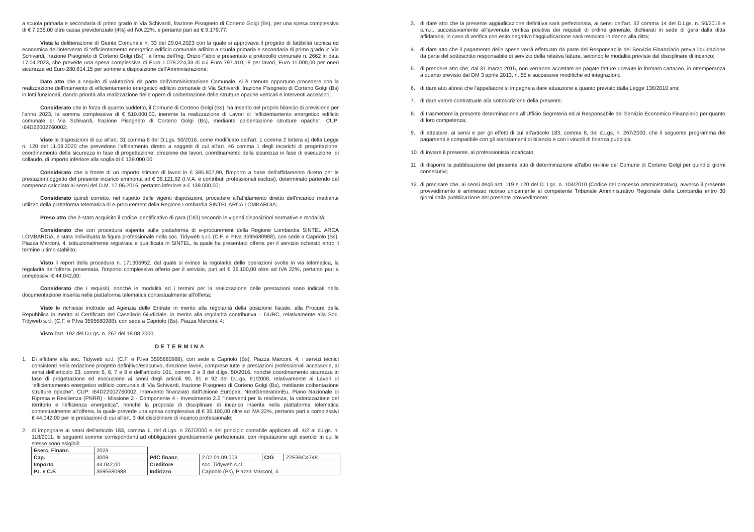a scuola primaria e secondaria di primo grado in Via Schivardi, frazione Pisogneto di Corteno Golgi (Bs), per una spesa complessiva di € 7.235,00 oltre cassa previdenziale (4%) ed IVA 22%, e pertanto pari ad € 9.179,77;
Vista la deliberazione di Giunta Comunale n. 33 del 29.04.2023 con la quale si approvava il progetto di fattibilità tecnica ed economica dell'intervento di “efficientamento energetico edificio comunale adibito a scuola primaria e secondaria di primo grado in Via Schivardi, frazione Pisogneto di Corteno Golgi (Bs)”, a firma dell'Ing. Orizio Fabio e presentato a protocollo comunale n. 2662 in data 17.04.2023, che prevede una spesa complessiva di Euro 1.078.224,33 di cui Euro 797.410,18 per lavori, Euro 11.000,00 per oneri sicurezza ed Euro 280.814,15 per somme a disposizione dell'Amministrazione;
Dato atto che a seguito di valutazioni da parte dell'Amministrazione Comunale, si è ritenuto opportuno procedere con la realizzazione dell'intervento di efficientamento energetico edificio comunale di Via Schivardi, frazione Pisogneto di Corteno Golgi (Bs) in lotti funzionali, dando priorità alla realizzazione delle opere di coibentazione delle strutture opache verticali e interventi accessori;
Considerato che in forza di quanto suddetto, il Comune di Corteno Golgi (Bs), ha inserito nel proprio bilancio di previsione per l'anno 2023, la somma complessiva di € 510.000,00, inerente la realizzazione di Lavori di “efficientamento energetico edificio comunale di Via Schivardi, frazione Pisogneto di Corteno Golgi (Bs), mediante coibentazione strutture opache”. CUP: I64D22002760002;
Viste le disposizioni di cui all'art. 31 comma 8 del D.Lgs. 50/2016, come modificato dall'art. 1 comma 2 lettera a) della Legge n. 120 del 11.09.2020 che prevedono l'affidamento diretto a soggetti di cui all'art. 46 comma 1 degli incarichi di progettazione, coordinamento della sicurezza in fase di progettazione, direzione dei lavori, coordinamento della sicurezza in fase di esecuzione, di collaudo, di importo inferiore alla soglia di € 139.000,00;
Considerato che a fronte di un importo stimato di lavori in € 385.807,90, l'importo a base dell'affidamento diretto per le prestazioni oggetto del presente incarico ammonta ad € 36.121,92 (I.V.A. e contributi professionali esclusi), determinato partendo dal compenso calcolato ai sensi del D.M. 17.06.2016, pertanto inferiore a € 139.000,00;
Considerato quindi corretto, nel rispetto delle vigenti disposizioni, procedere all'affidamento diretto dell'incarico mediante utilizzo della piattaforma telematica di e-procurement della Regione Lombardia SINTEL ARCA LOMBARDIA;
Preso atto che è stato acquisito il codice identificativo di gara (CIG) secondo le vigenti disposizioni normative e modalità;
Considerato che con procedura esperita sulla piattaforma di e-procurement della Regione Lombardia SINTEL ARCA LOMBARDIA, è stata individuata la figura professionale nella soc. Tidyweb s.r.l. (C.F. e P.Iva 3595680988), con sede a Capriolo (Bs), Piazza Marconi, 4, istituzionalmente registrata e qualificata in SINTEL, la quale ha presentato offerta per il servizio richiesto entro il termine ultimo stabilito;
Visto il report della procedura n. 171305952, dal quale si evince la regolarità delle operazioni svolte in via telematica, la regolarità dell'offerta presentata, l'importo complessivo offerto per il servizio, pari ad € 36.100,00 oltre ad IVA 22%, pertanto pari a complessivi € 44.042,00;
Considerato che i requisiti, nonché le modalità ed i termini per la realizzazione delle prestazioni sono indicati nella documentazione inserita nella piattaforma telematica contestualmente all'offerta;
Viste le richieste inoltrate ad Agenzia delle Entrate in merito alla regolarità della posizione fiscale, alla Procura della Repubblica in merito al Certificato del Casellario Giudiziale, in merito alla regolarità contributiva – DURC, relativamente alla Soc. Tidyweb s.r.l. (C.F. e P.Iva 3595680988), con sede a Capriolo (Bs), Piazza Marconi, 4;
Visto l'art. 192 del D.Lgs. n. 267 del 18.08.2000;
DETERMINA
1. Di affidare alla soc. Tidyweb s.r.l. (C.F. e P.Iva 3595680988), con sede a Capriolo (Bs), Piazza Marconi, 4, i servizi tecnici consistenti nella redazione progetto definitivo/esecutivo, direzione lavori, comprese tutte le prestazioni professionali accessorie, ai sensi dell'articolo 23, commi 5, 6, 7 e 8 e dell'articolo 101, commi 2 e 3 del d.lgs. 50/2016, nonché coordinamento sicurezza in fase di progettazione ed esecuzione ai sensi degli articoli 90, 91 e 92 del D.Lgs. 81/2008, relativamente ai Lavori di “efficientamento energetico edificio comunale di Via Schivardi, frazione Pisogneto di Corteno Golgi (Bs), mediante coibentazione strutture opache”. CUP: I64D22002760002, Intervento finanziato dall'Unione Europea, NextGenerationEu, Piano Nazionale di Ripresa e Resilienza (PNRR) - Missione 2 - Componente 4 - Investimento 2.2 "Interventi per la resilienza, la valorizzazione del territorio e l'efficienza energetica", nonché la proposta di disciplinare di incarico inserita nella piattaforma telematica contestualmente all'offerta, la quale prevede una spesa complessiva di € 36.100,00 oltre ad IVA 22%, pertanto pari a complessivi € 44.042,00 per le prestazioni di cui all'art. 3 del disciplinare di incarico professionale;
2. di impegnare ai sensi dell'articolo 183, comma 1, del d.Lgs. n 267/2000 e del principio contabile applicato all. 4/2 al d.Lgs. n. 118/2011, le seguenti somme corrispondenti ad obbligazioni giuridicamente perfezionate, con imputazione agli esercizi in cui le stesse sono esigibili:
| Eserc. Finanz. | 2023 | | | | |
| Cap. | 3009 | PdC finanz. | 2.02.01.09.003 | CIG | Z2F3BC4748 |
| Importo | 44.042,00 | Creditore | soc. Tidyweb s.r.l. | | |
| P.I. e C.F. | 3595680988 | Indirizzo | Capriolo (Bs), Piazza Marconi, 4 | | |
3. di dare atto che la presente aggiudicazione definitiva sarà perfezionata, ai sensi dell'art. 32 comma 14 del D.Lgs. n. 50/2016 e s.m.i., successivamente all'avvenuta verifica positiva dei requisiti di ordine generale, dichiarati in sede di gara dalla ditta affidataria; in caso di verifica con esito negativo l'aggiudicazione sarà revocata in danno alla ditta;
4. di dare atto che il pagamento delle spese verrà effettuato da parte del Responsabile del Servizio Finanziario previa liquidazione da parte del sottoscritto responsabile di servizio della relativa fattura, secondo le modalità previste dal disciplinare di incarico;
5. di prendere atto che, dal 31 marzo 2015, non verranno accettate ne pagate fatture ricevute in formato cartaceo, in ottemperanza a quanto previsto dal DM 3 aprile 2013, n. 55 e successive modifiche ed integrazioni;
6. di dare atto altresì che l'appaltatore si impegna a dare attuazione a quanto previsto dalla Legge 136/2010 smi;
7. di dare valore contrattuale alla sottoscrizione della presente;
8. di trasmettere la presente determinazione all'Ufficio Segreteria ed al Responsabile del Servizio Economico Finanziario per quanto di loro competenza;
9. di attestare, ai sensi e per gli effetti di cui all'articolo 183, comma 8, del d.Lgs. n. 267/2000, che il seguente programma dei pagamenti è compatibile con gli stanziamenti di bilancio e con i vincoli di finanza pubblica;
10. di inviare il presente, al professionista incaricato;
11. di disporre la pubblicazione del presente atto di determinazione all'albo on-line del Comune di Corteno Golgi per quindici giorni consecutivi;
12. di precisare che, ai sensi degli artt. 119 e 120 del D. Lgs. n. 104/2010 (Codice del processo amministrativo), avverso il presente provvedimento è ammesso ricorso unicamente al competente Tribunale Amministrativo Regionale della Lombardia entro 30 giorni dalla pubblicazione del presente provvedimento;